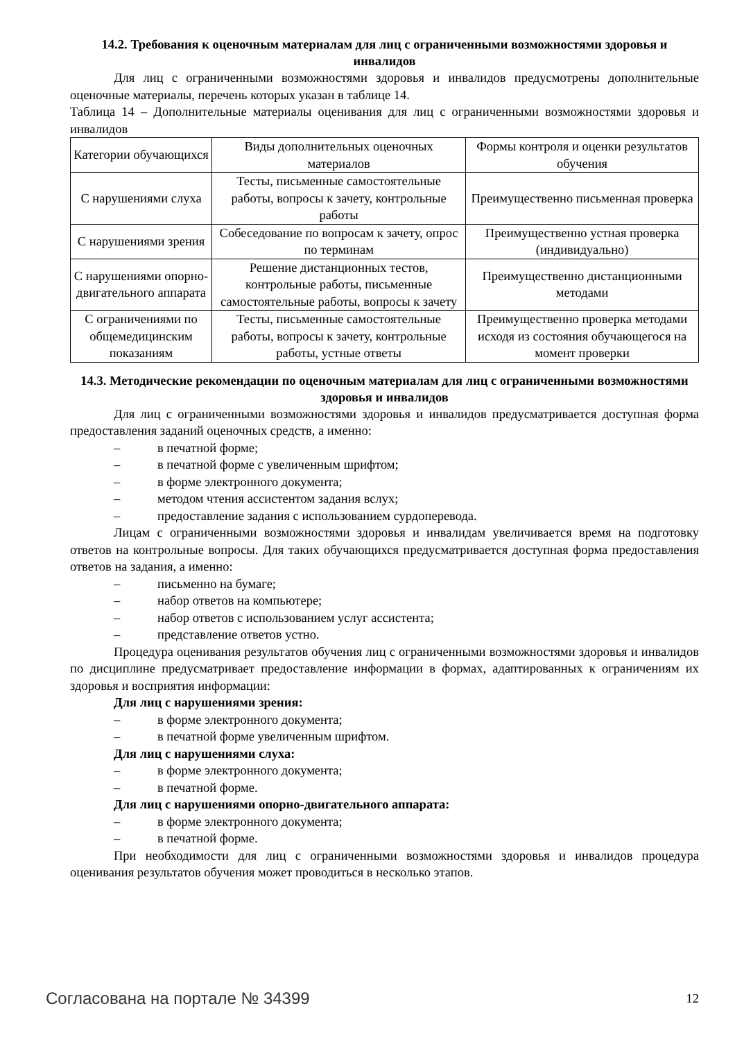14.2. Требования к оценочным материалам для лиц с ограниченными возможностями здоровья и инвалидов
Для лиц с ограниченными возможностями здоровья и инвалидов предусмотрены дополнительные оценочные материалы, перечень которых указан в таблице 14.
Таблица 14 – Дополнительные материалы оценивания для лиц с ограниченными возможностями здоровья и инвалидов
| Категории обучающихся | Виды дополнительных оценочных материалов | Формы контроля и оценки результатов обучения |
| С нарушениями слуха | Тесты, письменные самостоятельные работы, вопросы к зачету, контрольные работы | Преимущественно письменная проверка |
| С нарушениями зрения | Собеседование по вопросам к зачету, опрос по терминам | Преимущественно устная проверка (индивидуально) |
| С нарушениями опорно-двигательного аппарата | Решение дистанционных тестов, контрольные работы, письменные самостоятельные работы, вопросы к зачету | Преимущественно дистанционными методами |
| С ограничениями по общемедицинским показаниям | Тесты, письменные самостоятельные работы, вопросы к зачету, контрольные работы, устные ответы | Преимущественно проверка методами исходя из состояния обучающегося на момент проверки |
14.3. Методические рекомендации по оценочным материалам для лиц с ограниченными возможностями здоровья и инвалидов
Для лиц с ограниченными возможностями здоровья и инвалидов предусматривается доступная форма предоставления заданий оценочных средств, а именно:
– в печатной форме;
– в печатной форме с увеличенным шрифтом;
– в форме электронного документа;
– методом чтения ассистентом задания вслух;
– предоставление задания с использованием сурдоперевода.
Лицам с ограниченными возможностями здоровья и инвалидам увеличивается время на подготовку ответов на контрольные вопросы. Для таких обучающихся предусматривается доступная форма предоставления ответов на задания, а именно:
– письменно на бумаге;
– набор ответов на компьютере;
– набор ответов с использованием услуг ассистента;
– представление ответов устно.
Процедура оценивания результатов обучения лиц с ограниченными возможностями здоровья и инвалидов по дисциплине предусматривает предоставление информации в формах, адаптированных к ограничениям их здоровья и восприятия информации:
Для лиц с нарушениями зрения:
– в форме электронного документа;
– в печатной форме увеличенным шрифтом.
Для лиц с нарушениями слуха:
– в форме электронного документа;
– в печатной форме.
Для лиц с нарушениями опорно-двигательного аппарата:
– в форме электронного документа;
– в печатной форме.
При необходимости для лиц с ограниченными возможностями здоровья и инвалидов процедура оценивания результатов обучения может проводиться в несколько этапов.
Согласована на портале № 34399 12